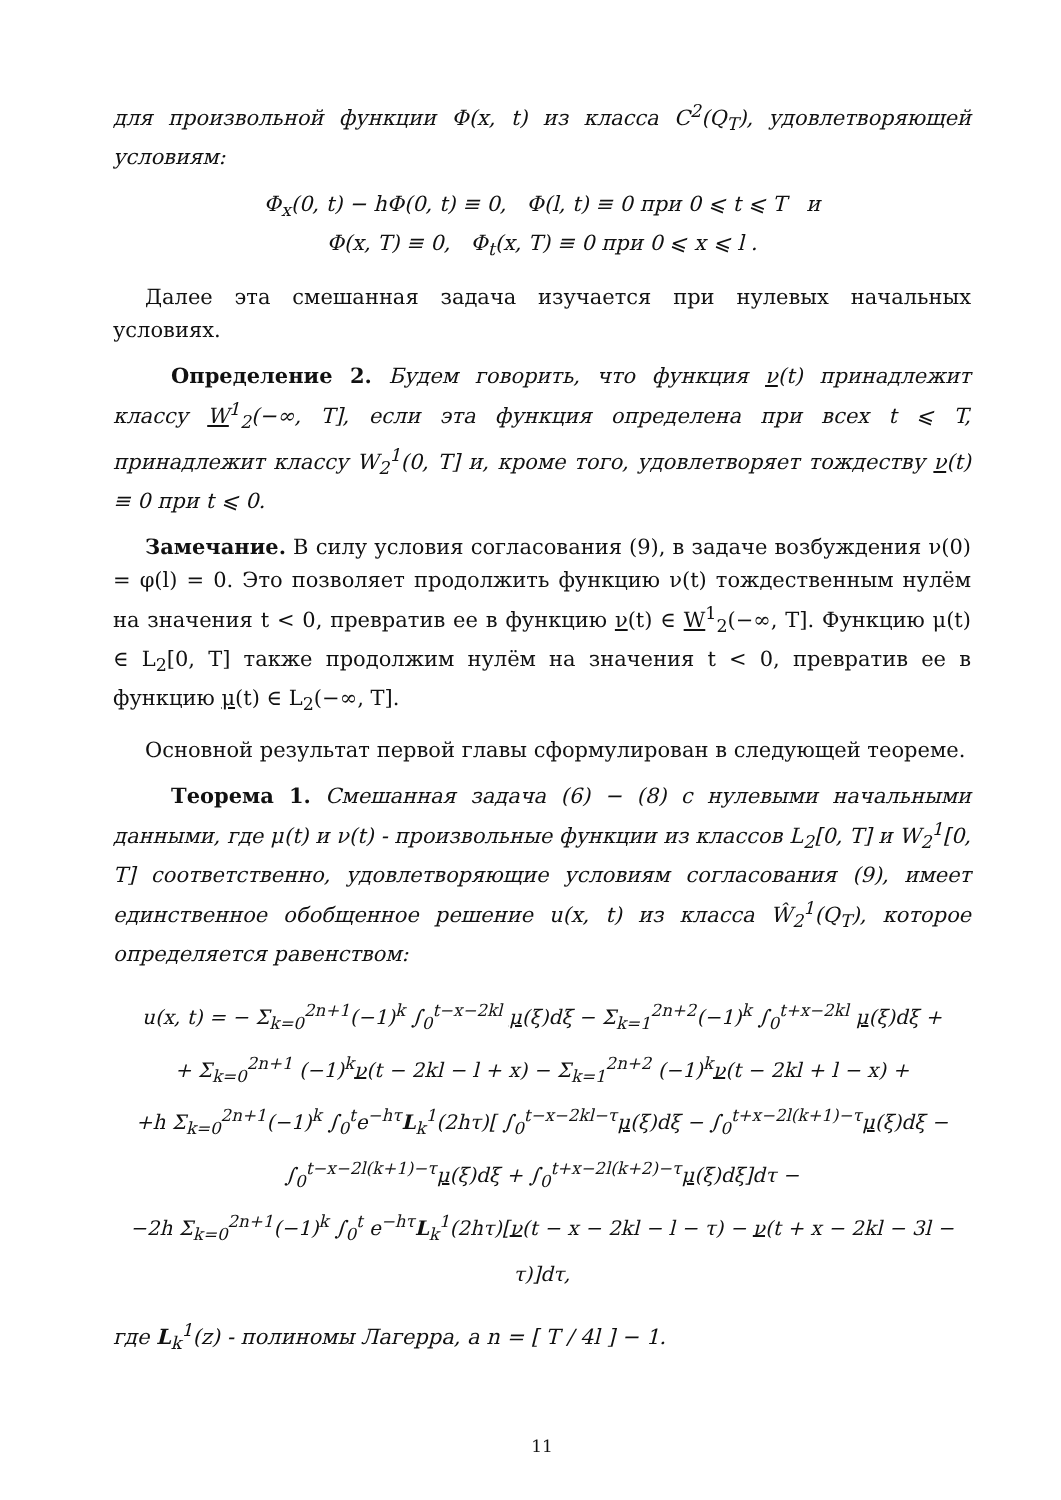для произвольной функции Φ(x, t) из класса C<sup>2</sup>(Q<sub>T</sub>), удовлетворяющей условиям:
Φ<sub>x</sub>(0, t) − hΦ(0, t) ≡ 0, Φ(l, t) ≡ 0 при 0 ⩽ t ⩽ T и
Φ(x, T) ≡ 0, Φ<sub>t</sub>(x, T) ≡ 0 при 0 ⩽ x ⩽ l .
Далее эта смешанная задача изучается при нулевых начальных условиях.
Определение 2. Будем говорить, что функция ν(t) принадлежит классу W<sup>1</sup><sub>2</sub>(−∞, T], если эта функция определена при всех t ⩽ T, принадлежит классу W<sub>2</sub><sup>1</sup>(0, T] и, кроме того, удовлетворяет тождеству ν(t) ≡ 0 при t ⩽ 0.
Замечание. В силу условия согласования (9), в задаче возбуждения ν(0) = φ(l) = 0. Это позволяет продолжить функцию ν(t) тождественным нулём на значения t < 0, превратив ее в функцию ν(t) ∈ W<sup>1</sup><sub>2</sub>(−∞, T]. Функцию μ(t) ∈ L<sub>2</sub>[0, T] также продолжим нулём на значения t < 0, превратив ее в функцию μ(t) ∈ L<sub>2</sub>(−∞, T].
Основной результат первой главы сформулирован в следующей теореме.
Теорема 1. Смешанная задача (6) − (8) с нулевыми начальными данными, где μ(t) и ν(t) - произвольные функции из классов L<sub>2</sub>[0, T] и W<sub>2</sub><sup>1</sup>[0, T] соответственно, удовлетворяющие условиям согласования (9), имеет единственное обобщенное решение u(x, t) из класса Ŵ<sub>2</sub><sup>1</sup>(Q<sub>T</sub>), которое определяется равенством:
u(x, t) = − Σ<sub>k=0</sub><sup>2n+1</sup>(−1)<sup>k</sup> ∫<sub>0</sub><sup>t−x−2kl</sup> μ(ξ)dξ − Σ<sub>k=1</sub><sup>2n+2</sup>(−1)<sup>k</sup> ∫<sub>0</sub><sup>t+x−2kl</sup> μ(ξ)dξ +
+ Σ<sub>k=0</sub><sup>2n+1</sup> (−1)<sup>k</sup>ν(t − 2kl − l + x) − Σ<sub>k=1</sub><sup>2n+2</sup> (−1)<sup>k</sup>ν(t − 2kl + l − x) +
+h Σ<sub>k=0</sub><sup>2n+1</sup>(−1)<sup>k</sup> ∫<sub>0</sub><sup>t</sup>e<sup>−hτ</sup>L<sub>k</sub><sup>1</sup>(2hτ)[ ∫<sub>0</sub><sup>t−x−2kl−τ</sup>μ(ξ)dξ − ∫<sub>0</sub><sup>t+x−2l(k+1)−τ</sup>μ(ξ)dξ − ∫<sub>0</sub><sup>t−x−2l(k+1)−τ</sup>μ(ξ)dξ + ∫<sub>0</sub><sup>t+x−2l(k+2)−τ</sup>μ(ξ)dξ]dτ −
−2h Σ<sub>k=0</sub><sup>2n+1</sup>(−1)<sup>k</sup> ∫<sub>0</sub><sup>t</sup> e<sup>−hτ</sup>L<sub>k</sub><sup>1</sup>(2hτ)[ν(t − x − 2kl − l − τ) − ν(t + x − 2kl − 3l − τ)]dτ,
где L<sub>k</sub><sup>1</sup>(z) - полиномы Лагерра, а n = [ T / 4l ] − 1.
11